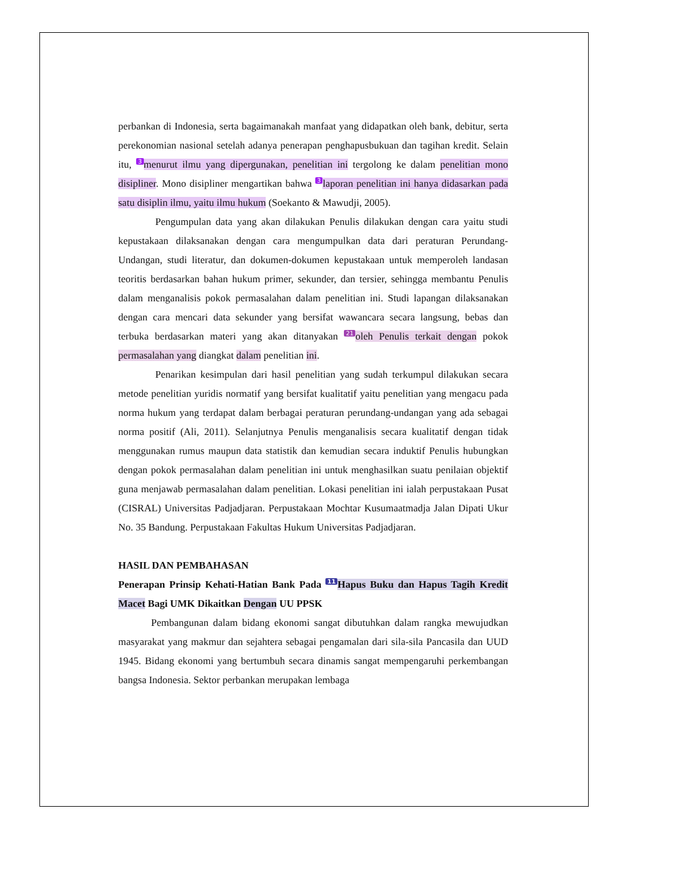perbankan di Indonesia, serta bagaimanakah manfaat yang didapatkan oleh bank, debitur, serta perekonomian nasional setelah adanya penerapan penghapusbukuan dan tagihan kredit. Selain itu, 3 menurut ilmu yang dipergunakan, penelitian ini tergolong ke dalam penelitian mono disipliner. Mono disipliner mengartikan bahwa 3 laporan penelitian ini hanya didasarkan pada satu disiplin ilmu, yaitu ilmu hukum (Soekanto & Mawudji, 2005).
Pengumpulan data yang akan dilakukan Penulis dilakukan dengan cara yaitu studi kepustakaan dilaksanakan dengan cara mengumpulkan data dari peraturan Perundang- Undangan, studi literatur, dan dokumen-dokumen kepustakaan untuk memperoleh landasan teoritis berdasarkan bahan hukum primer, sekunder, dan tersier, sehingga membantu Penulis dalam menganalisis pokok permasalahan dalam penelitian ini. Studi lapangan dilaksanakan dengan cara mencari data sekunder yang bersifat wawancara secara langsung, bebas dan terbuka berdasarkan materi yang akan ditanyakan 21 oleh Penulis terkait dengan pokok permasalahan yang diangkat dalam penelitian ini.
Penarikan kesimpulan dari hasil penelitian yang sudah terkumpul dilakukan secara metode penelitian yuridis normatif yang bersifat kualitatif yaitu penelitian yang mengacu pada norma hukum yang terdapat dalam berbagai peraturan perundang-undangan yang ada sebagai norma positif (Ali, 2011). Selanjutnya Penulis menganalisis secara kualitatif dengan tidak menggunakan rumus maupun data statistik dan kemudian secara induktif Penulis hubungkan dengan pokok permasalahan dalam penelitian ini untuk menghasilkan suatu penilaian objektif guna menjawab permasalahan dalam penelitian. Lokasi penelitian ini ialah perpustakaan Pusat (CISRAL) Universitas Padjadjaran. Perpustakaan Mochtar Kusumaatmadja Jalan Dipati Ukur No. 35 Bandung. Perpustakaan Fakultas Hukum Universitas Padjadjaran.
HASIL DAN PEMBAHASAN
Penerapan Prinsip Kehati-Hatian Bank Pada 11 Hapus Buku dan Hapus Tagih Kredit Macet Bagi UMK Dikaitkan Dengan UU PPSK
Pembangunan dalam bidang ekonomi sangat dibutuhkan dalam rangka mewujudkan masyarakat yang makmur dan sejahtera sebagai pengamalan dari sila-sila Pancasila dan UUD 1945. Bidang ekonomi yang bertumbuh secara dinamis sangat mempengaruhi perkembangan bangsa Indonesia. Sektor perbankan merupakan lembaga